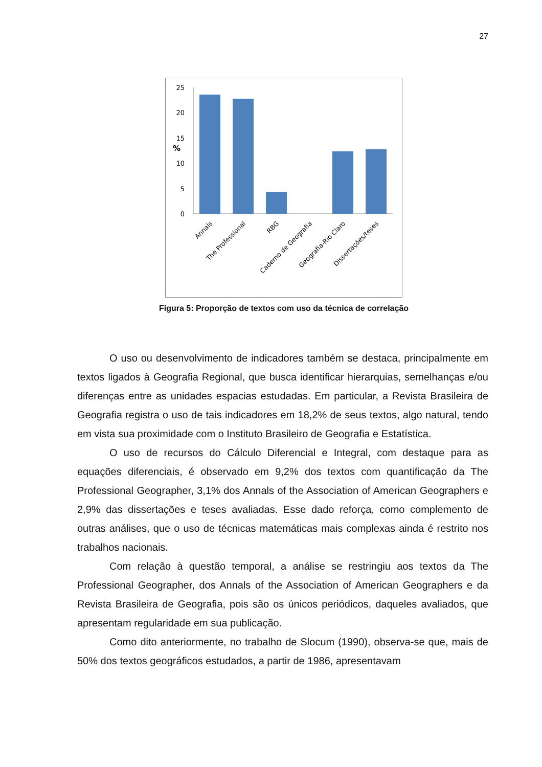27
0
5
10
15
20
25
%
Annals
The Professional
RBG
Caderno de Geografia
Geografia-Rio Claro
Dissertações/teses
Figura 5: Proporção de textos com uso da técnica de correlação
O uso ou desenvolvimento de indicadores também se destaca, principalmente em textos ligados à Geografia Regional, que busca identificar hierarquias, semelhanças e/ou diferenças entre as unidades espacias estudadas. Em particular, a Revista Brasileira de Geografia registra o uso de tais indicadores em 18,2% de seus textos, algo natural, tendo em vista sua proximidade com o Instituto Brasileiro de Geografia e Estatística.
O uso de recursos do Cálculo Diferencial e Integral, com destaque para as equações diferenciais, é observado em 9,2% dos textos com quantificação da The Professional Geographer, 3,1% dos Annals of the Association of American Geographers e 2,9% das dissertações e teses avaliadas. Esse dado reforça, como complemento de outras análises, que o uso de técnicas matemáticas mais complexas ainda é restrito nos trabalhos nacionais.
Com relação à questão temporal, a análise se restringiu aos textos da The Professional Geographer, dos Annals of the Association of American Geographers e da Revista Brasileira de Geografia, pois são os únicos periódicos, daqueles avaliados, que apresentam regularidade em sua publicação.
Como dito anteriormente, no trabalho de Slocum (1990), observa-se que, mais de 50% dos textos geográficos estudados, a partir de 1986, apresentavam